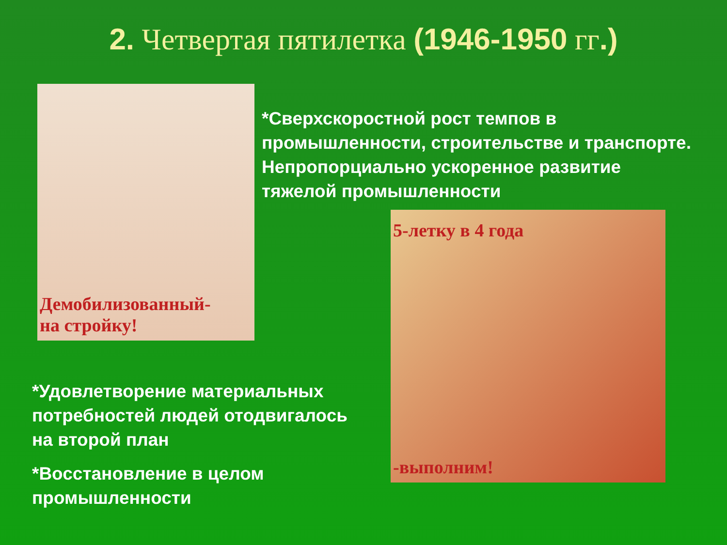2. Четвертая пятилетка (1946-1950 гг.)
Демобилизованный-
на стройку!
*Сверхскоростной рост темпов в промышленности, строительстве и транспорте. Непропорциально ускоренное развитие тяжелой промышленности
5-летку в 4 года
-выполним!
*Удовлетворение материальных потребностей людей отодвигалось на второй план
*Восстановление в целом промышленности